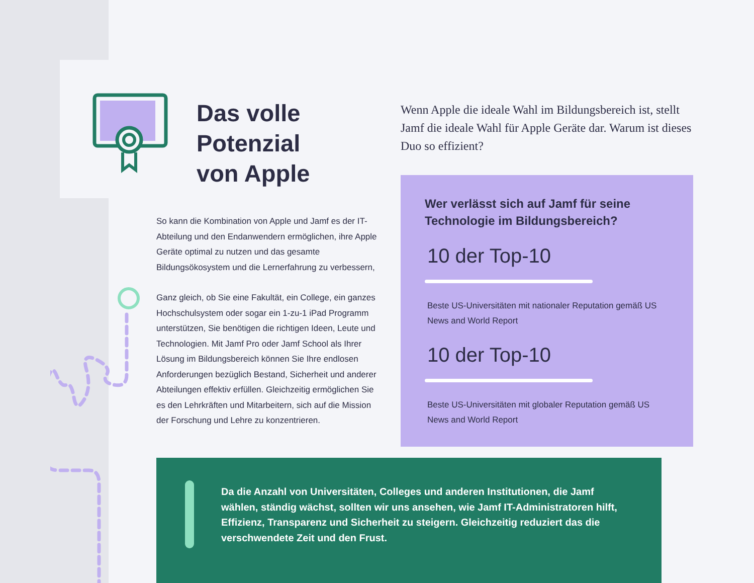Das volle
Potenzial
von Apple
So kann die Kombination von Apple und Jamf es der IT-Abteilung und den Endanwendern ermöglichen, ihre Apple Geräte optimal zu nutzen und das gesamte Bildungsökosystem und die Lernerfahrung zu verbessern,
Ganz gleich, ob Sie eine Fakultät, ein College, ein ganzes Hochschulsystem oder sogar ein 1-zu-1 iPad Programm unterstützen, Sie benötigen die richtigen Ideen, Leute und Technologien. Mit Jamf Pro oder Jamf School als Ihrer Lösung im Bildungsbereich können Sie Ihre endlosen Anforderungen bezüglich Bestand, Sicherheit und anderer Abteilungen effektiv erfüllen. Gleichzeitig ermöglichen Sie es den Lehrkräften und Mitarbeitern, sich auf die Mission der Forschung und Lehre zu konzentrieren.
Wenn Apple die ideale Wahl im Bildungsbereich ist, stellt Jamf die ideale Wahl für Apple Geräte dar. Warum ist dieses Duo so effizient?
Wer verlässt sich auf Jamf für seine Technologie im Bildungsbereich?
10 der Top-10
Beste US-Universitäten mit nationaler Reputation gemäß US News and World Report
10 der Top-10
Beste US-Universitäten mit globaler Reputation gemäß US News and World Report
Da die Anzahl von Universitäten, Colleges und anderen Institutionen, die Jamf wählen, ständig wächst, sollten wir uns ansehen, wie Jamf IT-Administratoren hilft, Effizienz, Transparenz und Sicherheit zu steigern. Gleichzeitig reduziert das die verschwendete Zeit und den Frust.